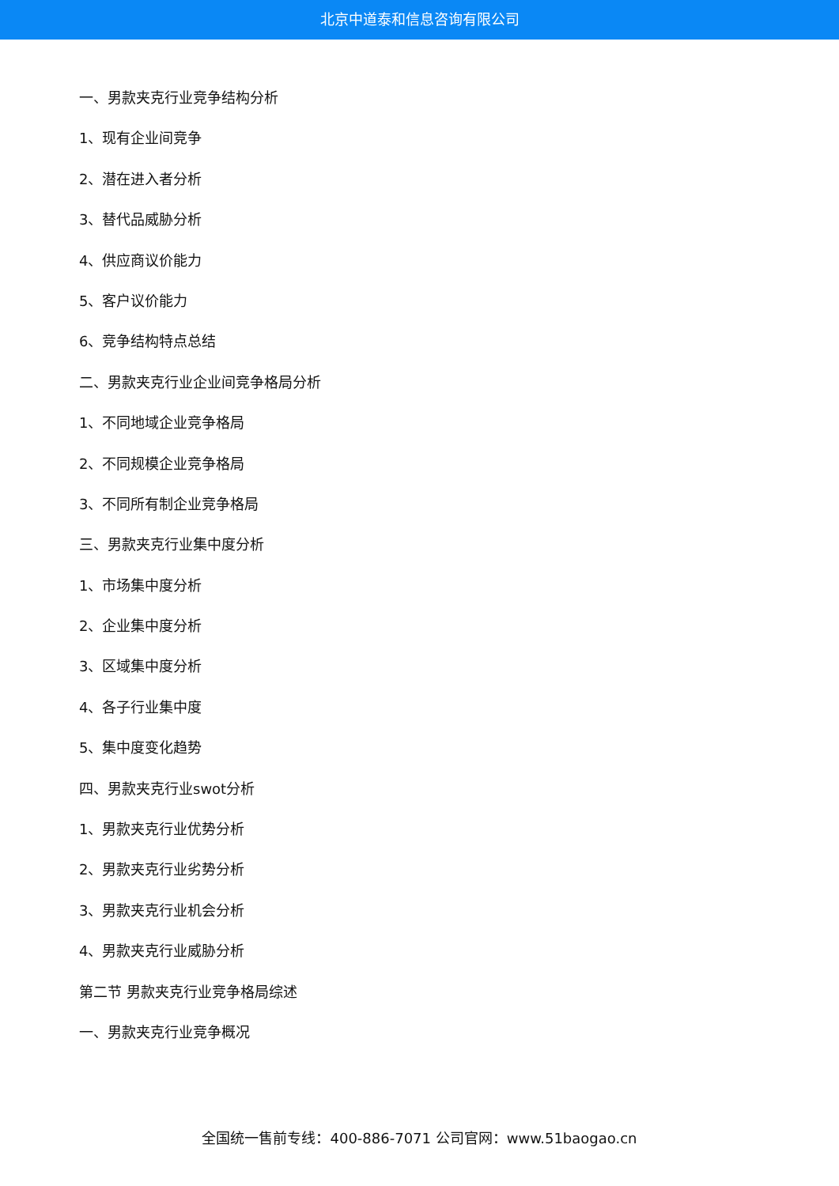北京中道泰和信息咨询有限公司
一、男款夹克行业竞争结构分析
1、现有企业间竞争
2、潜在进入者分析
3、替代品威胁分析
4、供应商议价能力
5、客户议价能力
6、竞争结构特点总结
二、男款夹克行业企业间竞争格局分析
1、不同地域企业竞争格局
2、不同规模企业竞争格局
3、不同所有制企业竞争格局
三、男款夹克行业集中度分析
1、市场集中度分析
2、企业集中度分析
3、区域集中度分析
4、各子行业集中度
5、集中度变化趋势
四、男款夹克行业swot分析
1、男款夹克行业优势分析
2、男款夹克行业劣势分析
3、男款夹克行业机会分析
4、男款夹克行业威胁分析
第二节 男款夹克行业竞争格局综述
一、男款夹克行业竞争概况
全国统一售前专线：400-886-7071 公司官网：www.51baogao.cn